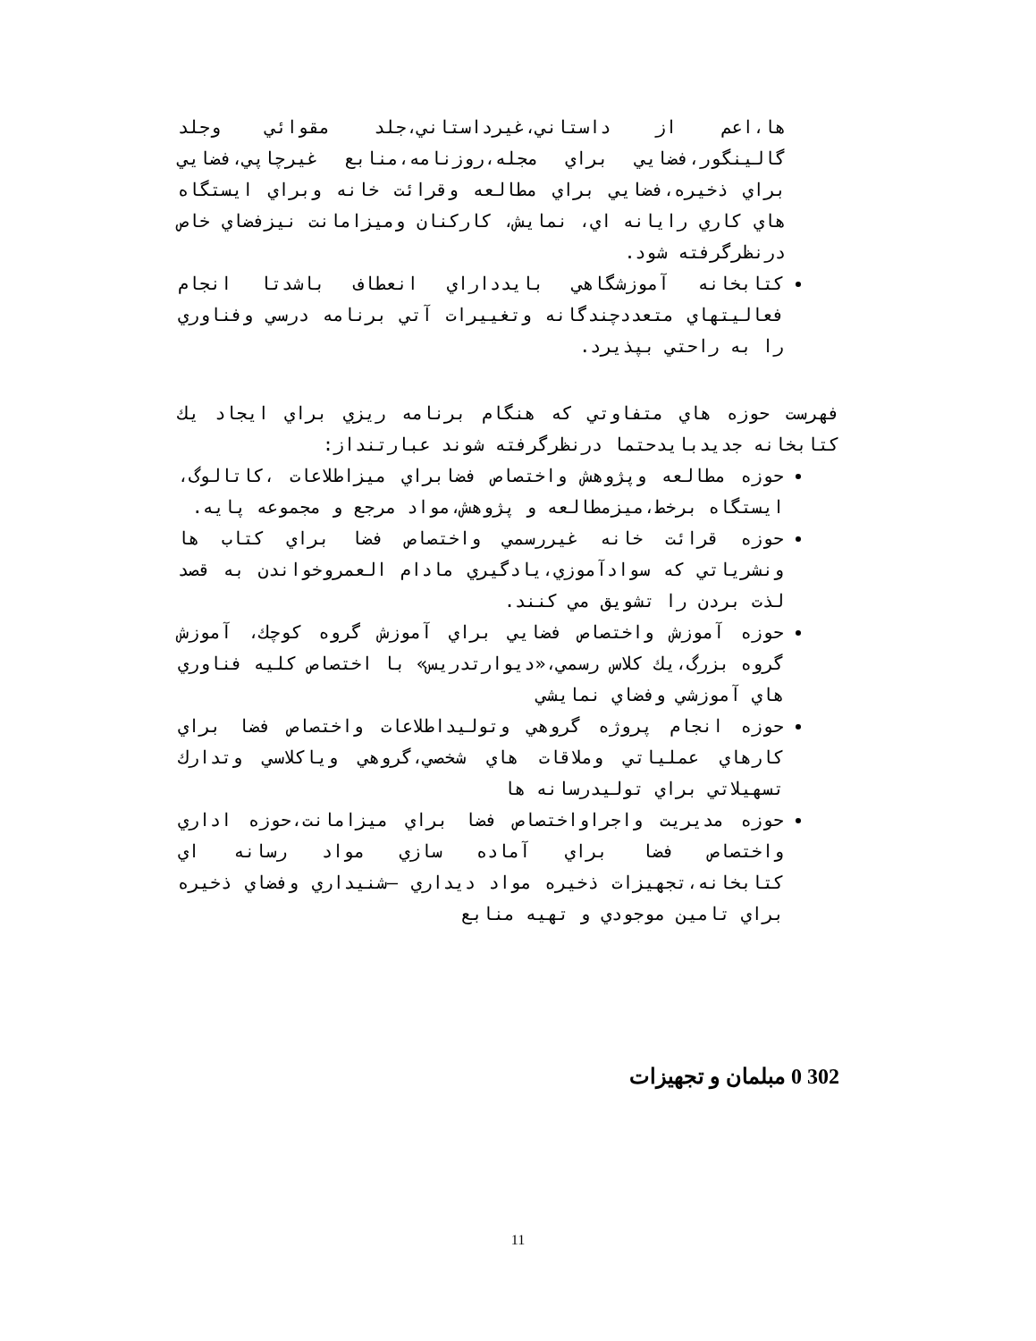ها،اعم از داستاني،غيرداستاني،جلد مقوائي وجلد گالينگور،فضايي براي مجله،روزنامه،منابع غيرچاپي،فضايي براي ذخيره،فضايي براي مطالعه وقرائت خانه وبراي ايستگاه هاي كاري رايانه اي، نمايش، كاركنان وميزامانت نيزفضاي خاص درنظرگرفته شود.
كتابخانه آموزشگاهي بايدداراي انعطاف باشدتا انجام فعاليتهاي متعددچندگانه وتغييرات آتي برنامه درسي وفناوري را به راحتي بپذيرد.
فهرست حوزه هاي متفاوتي كه هنگام برنامه ريزي براي ايجاد يك كتابخانه جديدبايدحتما درنظرگرفته شوند عبارتنداز:
حوزه مطالعه وپژوهش واختصاص فضابراي ميزاطلاعات ،كاتالوگ، ايستگاه برخط،ميزمطالعه و پژوهش،مواد مرجع و مجموعه پايه.
حوزه قرائت خانه غيررسمي واختصاص فضا براي كتاب ها ونشرياتي كه سوادآموزي،يادگيري مادام العمروخواندن به قصد لذت بردن را تشويق مي كنند.
حوزه آموزش واختصاص فضايي براي آموزش گروه كوچك، آموزش گروه بزرگ،يك كلاس رسمي،«ديوارتدريس» با اختصاص كليه فناوري هاي آموزشي وفضاي نمايشي
حوزه انجام پروژه گروهي وتوليداطلاعات واختصاص فضا براي كارهاي عملياتي وملاقات هاي شخصي،گروهي وياكلاسي وتدارك تسهيلاتي براي توليدرسانه ها
حوزه مديريت واجراواختصاص فضا براي ميزامانت،حوزه اداري واختصاص فضا براي آماده سازي مواد رسانه اي كتابخانه،تجهيزات ذخيره مواد ديداري –شنيداري وفضاي ذخيره براي تامين موجودي و تهيه منابع
302 0 مبلمان و تجهيزات
11